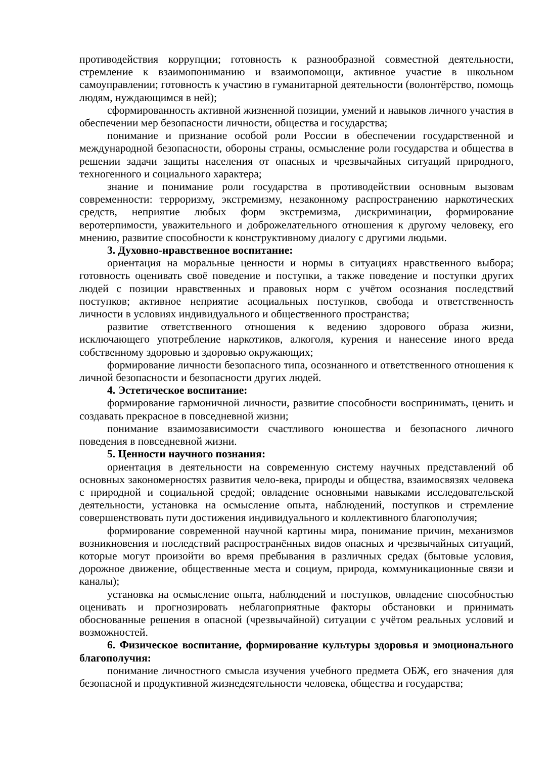противодействия коррупции; готовность к разнообразной совместной деятельности, стремление к взаимопониманию и взаимопомощи, активное участие в школьном самоуправлении; готовность к участию в гуманитарной деятельности (волонтёрство, помощь людям, нуждающимся в ней);
сформированность активной жизненной позиции, умений и навыков личного участия в обеспечении мер безопасности личности, общества и государства;
понимание и признание особой роли России в обеспечении государственной и международной безопасности, обороны страны, осмысление роли государства и общества в решении задачи защиты населения от опасных и чрезвычайных ситуаций природного, техногенного и социального характера;
знание и понимание роли государства в противодействии основным вызовам современности: терроризму, экстремизму, незаконному распространению наркотических средств, неприятие любых форм экстремизма, дискриминации, формирование веротерпимости, уважительного и доброжелательного отношения к другому человеку, его мнению, развитие способности к конструктивному диалогу с другими людьми.
3. Духовно-нравственное воспитание:
ориентация на моральные ценности и нормы в ситуациях нравственного выбора; готовность оценивать своё поведение и поступки, а также поведение и поступки других людей с позиции нравственных и правовых норм с учётом осознания последствий поступков; активное неприятие асоциальных поступков, свобода и ответственность личности в условиях индивидуального и общественного пространства;
развитие ответственного отношения к ведению здорового образа жизни, исключающего употребление наркотиков, алкоголя, курения и нанесение иного вреда собственному здоровью и здоровью окружающих;
формирование личности безопасного типа, осознанного и ответственного отношения к личной безопасности и безопасности других людей.
4. Эстетическое воспитание:
формирование гармоничной личности, развитие способности воспринимать, ценить и создавать прекрасное в повседневной жизни;
понимание взаимозависимости счастливого юношества и безопасного личного поведения в повседневной жизни.
5. Ценности научного познания:
ориентация в деятельности на современную систему научных представлений об основных закономерностях развития чело-века, природы и общества, взаимосвязях человека с природной и социальной средой; овладение основными навыками исследовательской деятельности, установка на осмысление опыта, наблюдений, поступков и стремление совершенствовать пути достижения индивидуального и коллективного благополучия;
формирование современной научной картины мира, понимание причин, механизмов возникновения и последствий распространённых видов опасных и чрезвычайных ситуаций, которые могут произойти во время пребывания в различных средах (бытовые условия, дорожное движение, общественные места и социум, природа, коммуникационные связи и каналы);
установка на осмысление опыта, наблюдений и поступков, овладение способностью оценивать и прогнозировать неблагоприятные факторы обстановки и принимать обоснованные решения в опасной (чрезвычайной) ситуации с учётом реальных условий и возможностей.
6. Физическое воспитание, формирование культуры здоровья и эмоционального благополучия:
понимание личностного смысла изучения учебного предмета ОБЖ, его значения для безопасной и продуктивной жизнедеятельности человека, общества и государства;